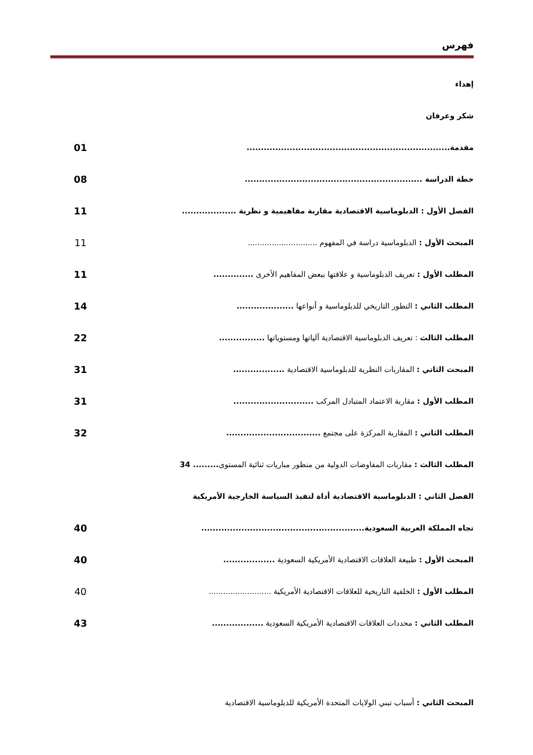فهرس
إهداء
شكر وعرفان
مقدمة.......................................................................
01
خطة الدراسة ..............................................................
08
الفصل الأول : الدبلوماسية الاقتصادية مقاربة مفاهيمية و نظرية ...................
11
المبحث الأول : الدبلوماسية دراسة في المفهوم .............................
11
المطلب الأول : تعريف الدبلوماسية و علاقتها ببعض المفاهيم الأخرى ..............
11
المطلب الثاني : التطور التاريخي للدبلوماسية و أنواعها ....................
14
المطلب الثالث : تعريف الدبلوماسية الاقتصادية آلياتها ومستوياتها ................
22
المبحث الثاني : المقاربات النظرية للدبلوماسية الاقتصادية ..................
31
المطلب الأول : مقاربة الاعتماد المتبادل المركب ............................
31
المطلب الثاني : المقاربة المركزة على مجتمع .................................
32
المطلب الثالث : مقاربات المفاوضات الدولية من منظور مباريات ثنائية المستوى......... 34
الفصل الثاني : الدبلوماسية الاقتصادية أداة لتفيذ السياسة الخارجية الأمريكية
تجاه المملكة العربية السعودية.........................................................
40
المبحث الأول : طبيعة العلاقات الاقتصادية الأمريكية السعودية ..................
40
المطلب الأول : الخلفية التاريخية للعلاقات الاقتصادية الأمريكية ..........................
40
المطلب الثاني : محددات العلاقات الاقتصادية الأمريكية السعودية ..................
43
المبحث الثاني : أسباب تبني الولايات المتحدة الأمريكية للدبلوماسية الاقتصادية